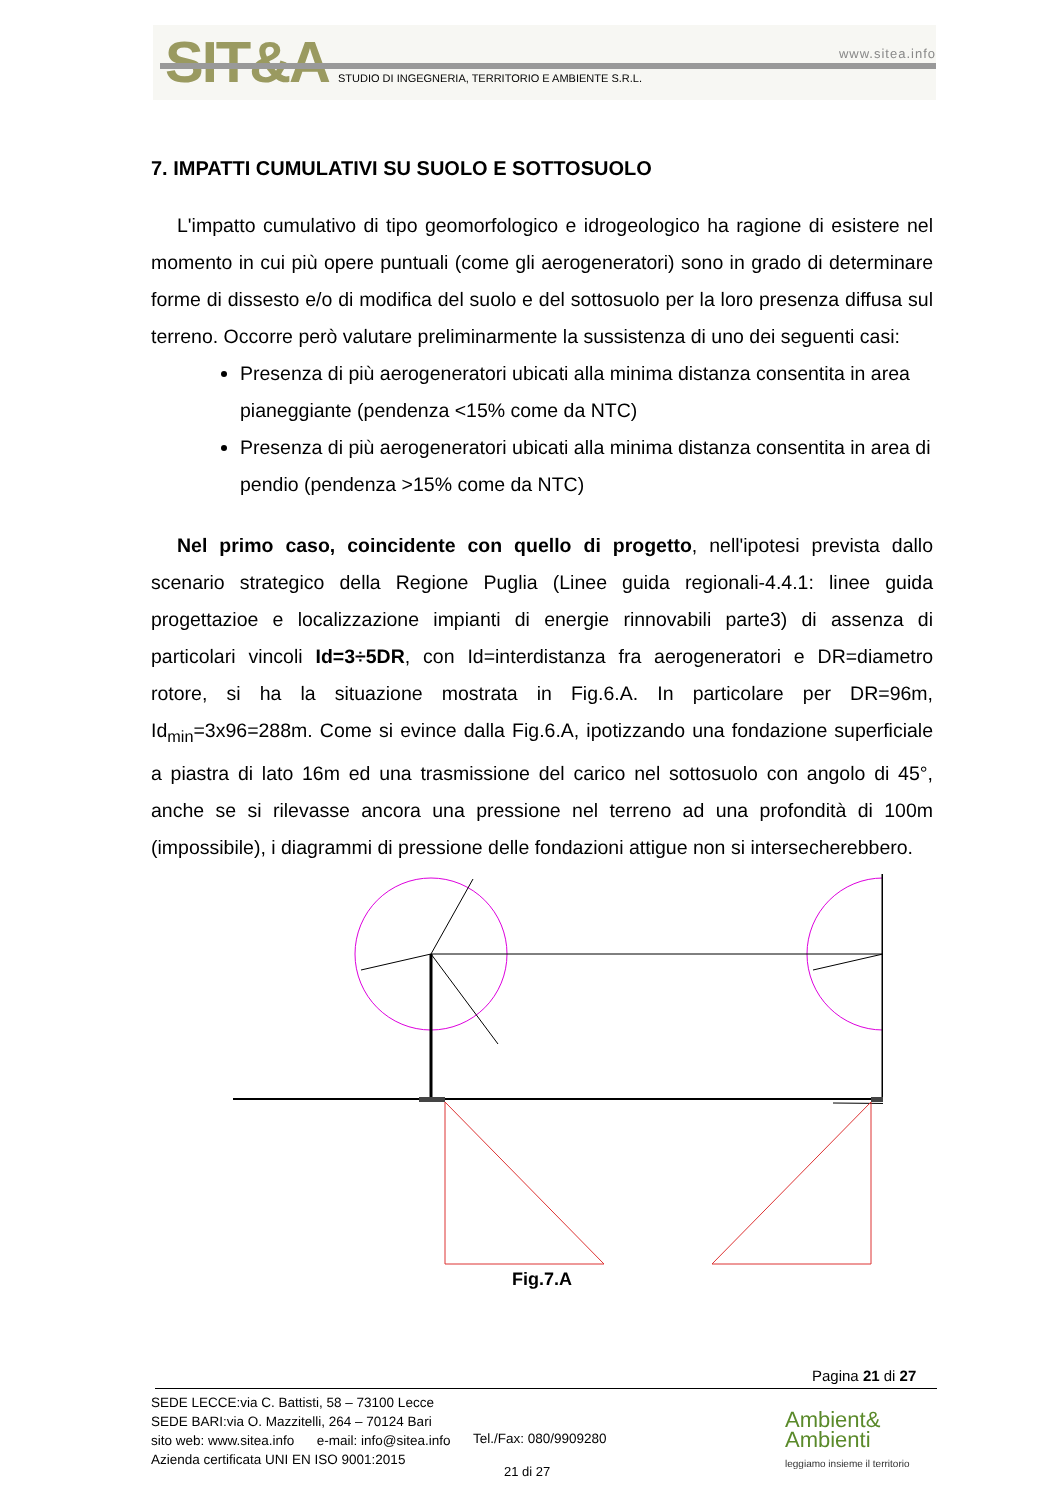SIT&A www.sitea.info
STUDIO DI INGEGNERIA, TERRITORIO E AMBIENTE S.R.L.
7. IMPATTI CUMULATIVI SU SUOLO E SOTTOSUOLO
L'impatto cumulativo di tipo geomorfologico e idrogeologico ha ragione di esistere nel momento in cui più opere puntuali (come gli aerogeneratori) sono in grado di determinare forme di dissesto e/o di modifica del suolo e del sottosuolo per la loro presenza diffusa sul terreno. Occorre però valutare preliminarmente la sussistenza di uno dei seguenti casi:
Presenza di più aerogeneratori ubicati alla minima distanza consentita in area pianeggiante (pendenza <15% come da NTC)
Presenza di più aerogeneratori ubicati alla minima distanza consentita in area di pendio (pendenza >15% come da NTC)
Nel primo caso, coincidente con quello di progetto, nell'ipotesi prevista dallo scenario strategico della Regione Puglia (Linee guida regionali-4.4.1: linee guida progettazioe e localizzazione impianti di energie rinnovabili parte3) di assenza di particolari vincoli Id=3÷5DR, con Id=interdistanza fra aerogeneratori e DR=diametro rotore, si ha la situazione mostrata in Fig.6.A. In particolare per DR=96m, Id<sub>min</sub>=3x96=288m. Come si evince dalla Fig.6.A, ipotizzando una fondazione superficiale a piastra di lato 16m ed una trasmissione del carico nel sottosuolo con angolo di 45°, anche se si rilevasse ancora una pressione nel terreno ad una profondità di 100m (impossibile), i diagrammi di pressione delle fondazioni attigue non si intersecherebbero.
Fig.7.A
Pagina 21 di 27
SEDE LECCE:via C. Battisti, 58 – 73100 Lecce
SEDE BARI:via O. Mazzitelli, 264 – 70124 Bari
sito web: www.sitea.info e-mail: info@sitea.info
Azienda certificata UNI EN ISO 9001:2015
Tel./Fax: 080/9909280
21 di 27
Ambient&
Ambienti
leggiamo insieme il territorio